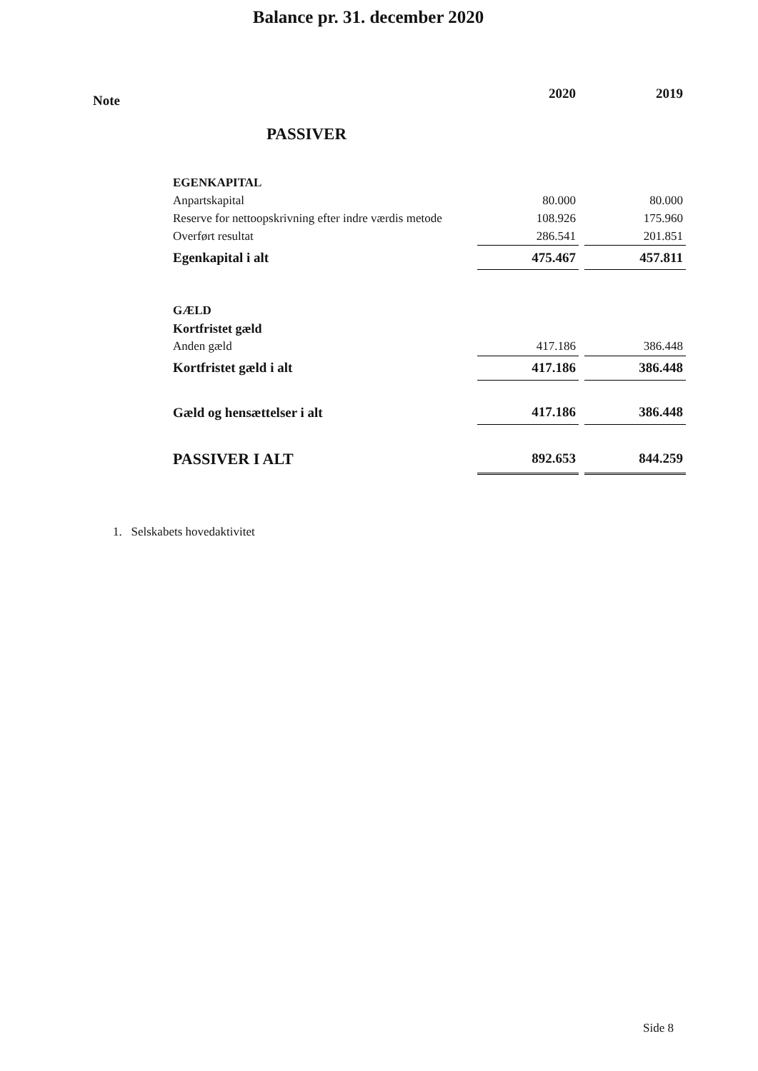Balance pr. 31. december 2020
| Note | | 2020 | | 2019 |
| | PASSIVER | | | |
| | EGENKAPITAL | | | |
| | Anpartskapital | 80.000 | | 80.000 |
| | Reserve for nettoopskrivning efter indre værdis metode | 108.926 | | 175.960 |
| | Overført resultat | 286.541 | | 201.851 |
| | Egenkapital i alt | 475.467 | | 457.811 |
| | GÆLD | | | |
| | Kortfristet gæld | | | |
| | Anden gæld | 417.186 | | 386.448 |
| | Kortfristet gæld i alt | 417.186 | | 386.448 |
| | Gæld og hensættelser i alt | 417.186 | | 386.448 |
| | PASSIVER I ALT | 892.653 | | 844.259 |
1. Selskabets hovedaktivitet
Side 8